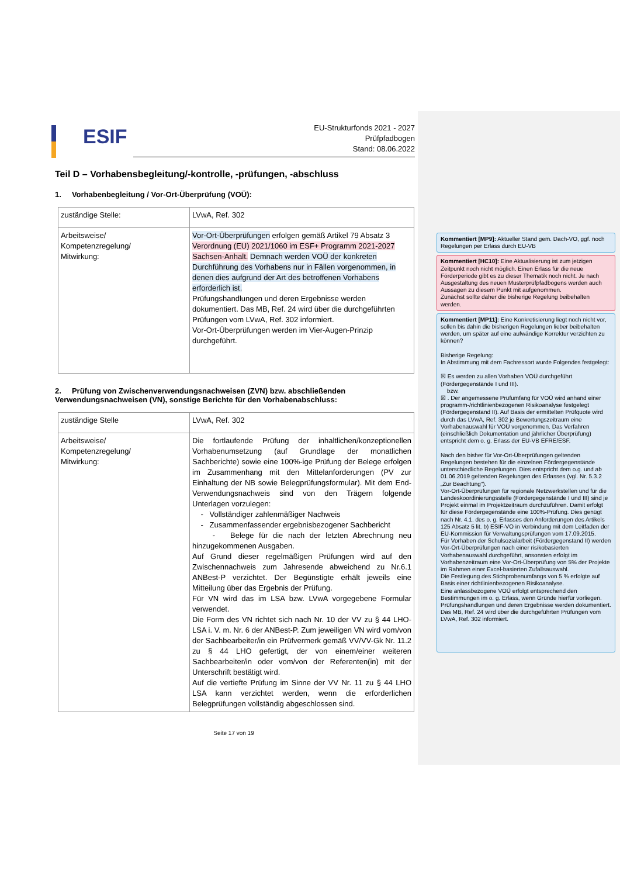ESIF
EU-Strukturfonds 2021 - 2027
Prüfpfadbogen
Stand: 08.06.2022
Teil D – Vorhabensbegleitung/-kontrolle, -prüfungen, -abschluss
1. Vorhabenbegleitung / Vor-Ort-Überprüfung (VOÜ):
| zuständige Stelle: | LVwA, Ref. 302 |
| Arbeitsweise/ Kompetenzregelung/ Mitwirkung: | Vor-Ort-Überprüfungen erfolgen gemäß Artikel 79 Absatz 3 Verordnung (EU) 2021/1060 im ESF+ Programm 2021-2027 Sachsen-Anhalt. Demnach werden VOÜ der konkreten Durchführung des Vorhabens nur in Fällen vorgenommen, in denen dies aufgrund der Art des betroffenen Vorhabens erforderlich ist. Prüfungshandlungen und deren Ergebnisse werden dokumentiert. Das MB, Ref. 24 wird über die durchgeführten Prüfungen vom LVwA, Ref. 302 informiert. Vor-Ort-Überprüfungen werden im Vier-Augen-Prinzip durchgeführt. |
2. Prüfung von Zwischenverwendungsnachweisen (ZVN) bzw. abschließenden Verwendungsnachweisen (VN), sonstige Berichte für den Vorhabenabschluss:
| zuständige Stelle | LVwA, Ref. 302 |
| Arbeitsweise/ Kompetenzregelung/ Mitwirkung: | Die fortlaufende Prüfung der inhaltlichen/konzeptionellen Vorhabenumsetzung (auf Grundlage der monatlichen Sachberichte) sowie eine 100%-ige Prüfung der Belege erfolgen im Zusammenhang mit den Mittelanforderungen (PV zur Einhaltung der NB sowie Belegprüfungsformular). Mit dem End-Verwendungsnachweis sind von den Trägern folgende Unterlagen vorzulegen: - Vollständiger zahlenmäßiger Nachweis - Zusammenfassender ergebnisbezogener Sachbericht - Belege für die nach der letzten Abrechnung neu hinzugekommenen Ausgaben. Auf Grund dieser regelmäßigen Prüfungen wird auf den Zwischennachweis zum Jahresende abweichend zu Nr.6.1 ANBest-P verzichtet. Der Begünstigte erhält jeweils eine Mitteilung über das Ergebnis der Prüfung. Für VN wird das im LSA bzw. LVwA vorgegebene Formular verwendet. Die Form des VN richtet sich nach Nr. 10 der VV zu § 44 LHO-LSA i. V. m. Nr. 6 der ANBest-P. Zum jeweiligen VN wird vom/von der Sachbearbeiter/in ein Prüfvermerk gemäß VV/VV-Gk Nr. 11.2 zu § 44 LHO gefertigt, der von einem/einer weiteren Sachbearbeiter/in oder vom/von der Referenten(in) mit der Unterschrift bestätigt wird. Auf die vertiefte Prüfung im Sinne der VV Nr. 11 zu § 44 LHO LSA kann verzichtet werden, wenn die erforderlichen Belegprüfungen vollständig abgeschlossen sind. |
Seite 17 von 19
Kommentiert [MP9]: Aktueller Stand gem. Dach-VO, ggf. noch Regelungen per Erlass durch EU-VB
Kommentiert [HC10]: Eine Aktualisierung ist zum jetzigen Zeitpunkt noch nicht möglich. Einen Erlass für die neue Förderperiode gibt es zu dieser Thematik noch nicht. Je nach Ausgestaltung des neuen Musterprüfpfadbogens werden auch Aussagen zu diesem Punkt mit aufgenommen.
Zunächst sollte daher die bisherige Regelung beibehalten werden.
Kommentiert [MP11]: Eine Konkretisierung liegt noch nicht vor, sollen bis dahin die bisherigen Regelungen lieber beibehalten werden, um später auf eine aufwändige Korrektur verzichten zu können?
Bisherige Regelung:
In Abstimmung mit dem Fachressort wurde Folgendes festgelegt:
☒ Es werden zu allen Vorhaben VOÜ durchgeführt (Fördergegenstände I und III).
bzw.
☒ . Der angemessene Prüfumfang für VOÜ wird anhand einer programm-/richtlinienbezogenen Risikoanalyse festgelegt (Fördergegenstand II). Auf Basis der ermittelten Prüfquote wird durch das LVwA, Ref. 302 je Bewertungszeitraum eine Vorhabenauswahl für VOÜ vorgenommen. Das Verfahren (einschließlich Dokumentation und jährlicher Überprüfung) entspricht dem o. g. Erlass der EU-VB EFRE/ESF.
Nach den bisher für Vor-Ort-Überprüfungen geltenden Regelungen bestehen für die einzelnen Fördergegenstände unterschiedliche Regelungen. Dies entspricht dem o.g. und ab 01.06.2019 geltenden Regelungen des Erlasses (vgl. Nr. 5.3.2 „Zur Beachtung“).
Vor-Ort-Überprüfungen für regionale Netzwerkstellen und für die Landeskoordinierungsstelle (Fördergegenstände I und III) sind je Projekt einmal im Projektzeitraum durchzuführen. Damit erfolgt für diese Fördergegenstände eine 100%-Prüfung. Dies genügt nach Nr. 4.1. des o. g. Erlasses den Anforderungen des Artikels 125 Absatz 5 lit. b) ESIF-VO in Verbindung mit dem Leitfaden der EU-Kommission für Verwaltungsprüfungen vom 17.09.2015.
Für Vorhaben der Schulsozialarbeit (Fördergegenstand II) werden Vor-Ort-Überprüfungen nach einer risikobasierten Vorhabenauswahl durchgeführt, ansonsten erfolgt im Vorhabenzeitraum eine Vor-Ort-Überprüfung von 5% der Projekte im Rahmen einer Excel-basierten Zufallsauswahl.
Die Festlegung des Stichprobenumfangs von 5 % erfolgte auf Basis einer richtlinienbezogenen Risikoanalyse.
Eine anlassbezogene VOÜ erfolgt entsprechend den Bestimmungen im o. g. Erlass, wenn Gründe hierfür vorliegen.
Prüfungshandlungen und deren Ergebnisse werden dokumentiert. Das MB, Ref. 24 wird über die durchgeführten Prüfungen vom LVwA, Ref. 302 informiert.